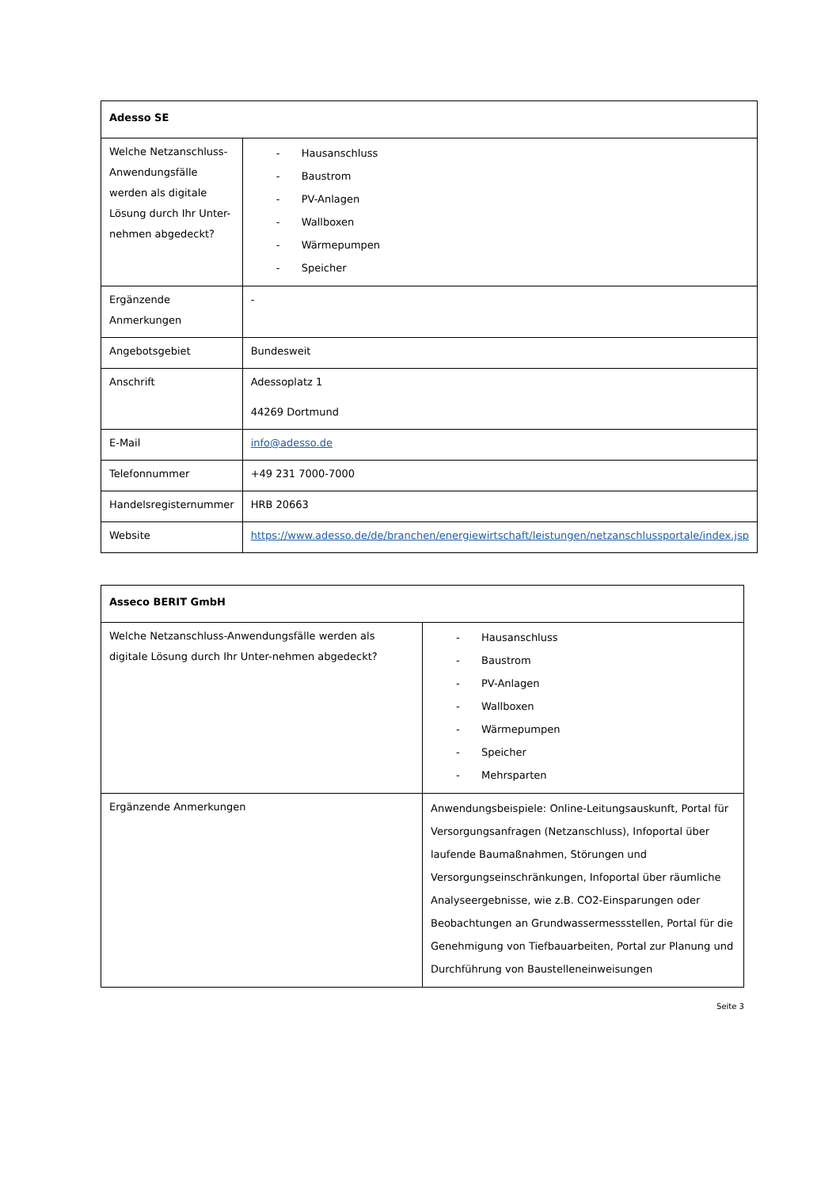| Adesso SE | |
| Welche Netzanschluss-Anwendungsfälle werden als digitale Lösung durch Ihr Unter-nehmen abgedeckt? | - Hausanschluss - Baustrom - PV-Anlagen - Wallboxen - Wärmepumpen - Speicher |
| Ergänzende Anmerkungen | - |
| Angebotsgebiet | Bundesweit |
| Anschrift | Adessoplatz 1 44269 Dortmund |
| E-Mail | info@adesso.de |
| Telefonnummer | +49 231 7000-7000 |
| Handelsregisternummer | HRB 20663 |
| Website | https://www.adesso.de/de/branchen/energiewirtschaft/leistungen/netzanschlussportale/index.jsp |
| Asseco BERIT GmbH | |
| Welche Netzanschluss-Anwendungsfälle werden als digitale Lösung durch Ihr Unter-nehmen abgedeckt? | - Hausanschluss - Baustrom - PV-Anlagen - Wallboxen - Wärmepumpen - Speicher - Mehrsparten |
| Ergänzende Anmerkungen | Anwendungsbeispiele: Online-Leitungsauskunft, Portal für Versorgungsanfragen (Netzanschluss), Infoportal über laufende Baumaßnahmen, Störungen und Versorgungseinschränkungen, Infoportal über räumliche Analyseergebnisse, wie z.B. CO2-Einsparungen oder Beobachtungen an Grundwassermessstellen, Portal für die Genehmigung von Tiefbauarbeiten, Portal zur Planung und Durchführung von Baustelleneinweisungen |
Seite 3